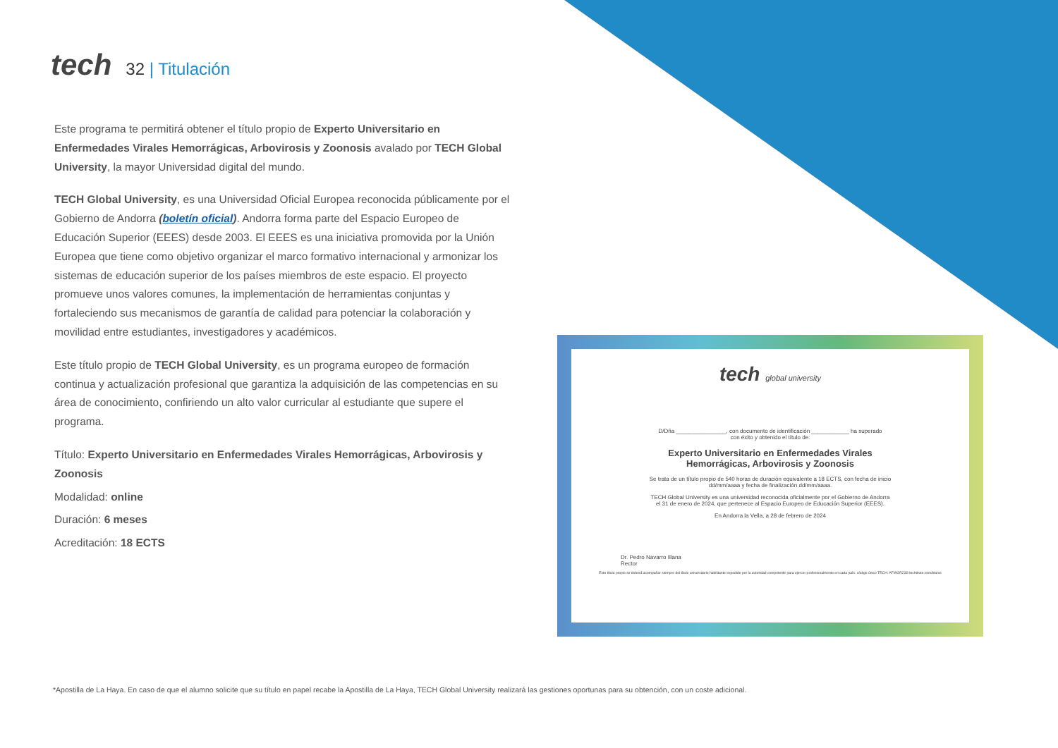tech
32 | Titulación
Este programa te permitirá obtener el título propio de Experto Universitario en Enfermedades Virales Hemorrágicas, Arbovirosis y Zoonosis avalado por TECH Global University, la mayor Universidad digital del mundo.
TECH Global University, es una Universidad Oficial Europea reconocida públicamente por el Gobierno de Andorra (boletín oficial). Andorra forma parte del Espacio Europeo de Educación Superior (EEES) desde 2003. El EEES es una iniciativa promovida por la Unión Europea que tiene como objetivo organizar el marco formativo internacional y armonizar los sistemas de educación superior de los países miembros de este espacio. El proyecto promueve unos valores comunes, la implementación de herramientas conjuntas y fortaleciendo sus mecanismos de garantía de calidad para potenciar la colaboración y movilidad entre estudiantes, investigadores y académicos.
Este título propio de TECH Global University, es un programa europeo de formación continua y actualización profesional que garantiza la adquisición de las competencias en su área de conocimiento, confiriendo un alto valor curricular al estudiante que supere el programa.
Título: Experto Universitario en Enfermedades Virales Hemorrágicas, Arbovirosis y Zoonosis
Modalidad: online
Duración: 6 meses
Acreditación: 18 ECTS
tech global university
D/Dña ________________, con documento de identificación ____________ ha superado
con éxito y obtenido el título de:
Experto Universitario en Enfermedades Virales
Hemorrágicas, Arbovirosis y Zoonosis
Se trata de un título propio de 540 horas de duración equivalente a 18 ECTS, con fecha de inicio
dd/mm/aaaa y fecha de finalización dd/mm/aaaa.
TECH Global University es una universidad reconocida oficialmente por el Gobierno de Andorra
el 31 de enero de 2024, que pertenece al Espacio Europeo de Educación Superior (EEES).
En Andorra la Vella, a 28 de febrero de 2024
Dr. Pedro Navarro Illana
Rector
Este título propio se deberá acompañar siempre del título universitario habilitante expedido por la autoridad competente para ejercer profesionalmente en cada país. código único TECH: AFWOR23S techtitute.com/titulos
*Apostilla de La Haya. En caso de que el alumno solicite que su título en papel recabe la Apostilla de La Haya, TECH Global University realizará las gestiones oportunas para su obtención, con un coste adicional.